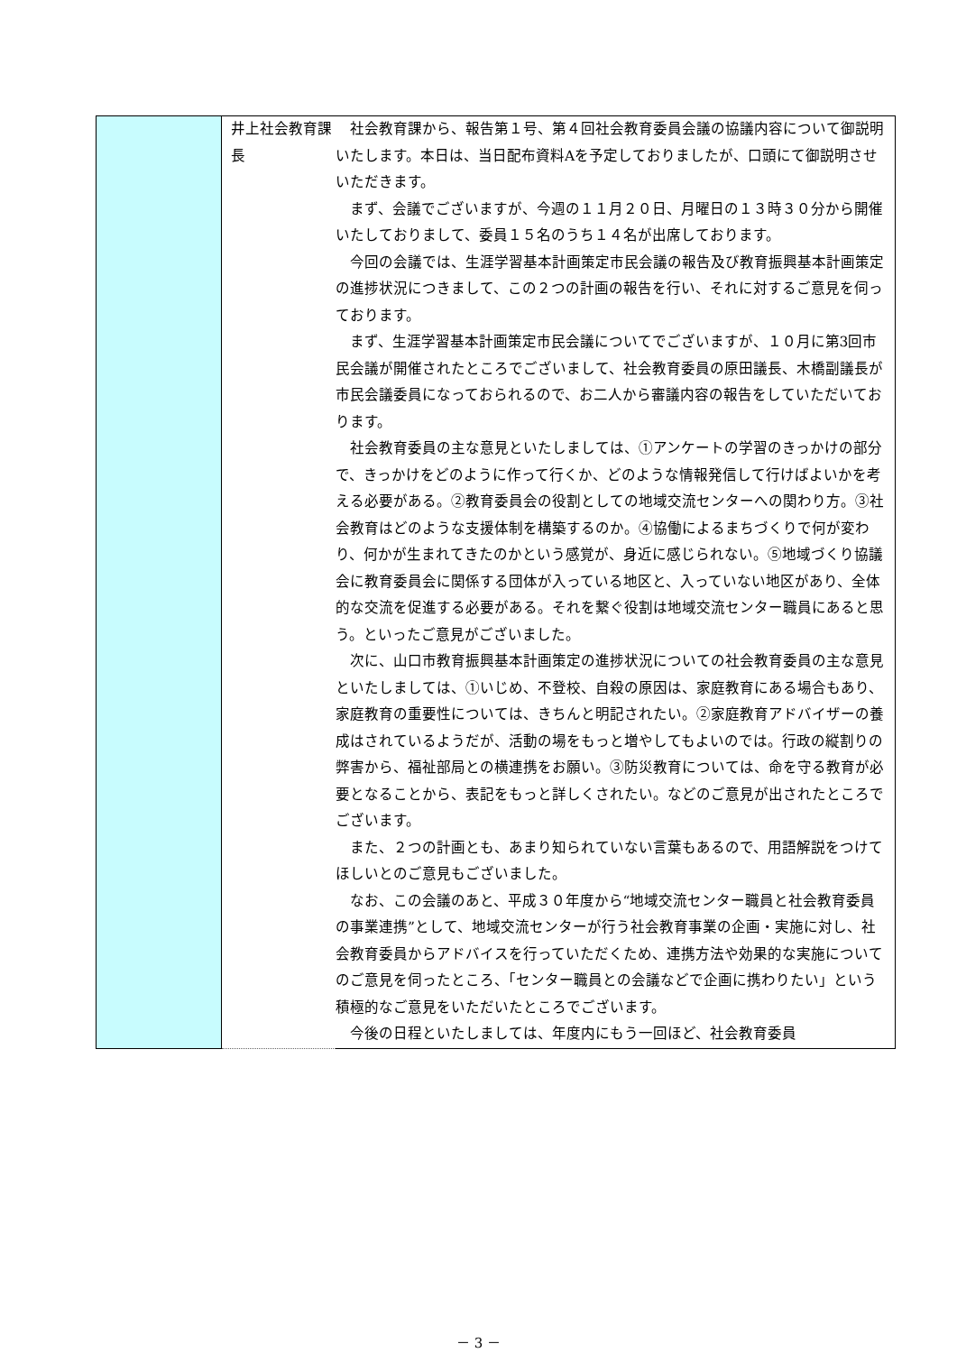| | 井上社会教育課長 | 社会教育課から、報告第１号、第４回社会教育委員会議の協議内容について御説明いたします。本日は、当日配布資料Aを予定しておりましたが、口頭にて御説明させいただきます。 まず、会議でございますが、今週の１１月２０日、月曜日の１３時３０分から開催いたしておりまして、委員１５名のうち１４名が出席しております。 今回の会議では、生涯学習基本計画策定市民会議の報告及び教育振興基本計画策定の進捗状況につきまして、この２つの計画の報告を行い、それに対するご意見を伺っております。 まず、生涯学習基本計画策定市民会議についてでございますが、１０月に第3回市民会議が開催されたところでございまして、社会教育委員の原田議長、木橋副議長が市民会議委員になっておられるので、お二人から審議内容の報告をしていただいております。 社会教育委員の主な意見といたしましては、①アンケートの学習のきっかけの部分で、きっかけをどのように作って行くか、どのような情報発信して行けばよいかを考える必要がある。②教育委員会の役割としての地域交流センターへの関わり方。③社会教育はどのような支援体制を構築するのか。④協働によるまちづくりで何が変わり、何かが生まれてきたのかという感覚が、身近に感じられない。⑤地域づくり協議会に教育委員会に関係する団体が入っている地区と、入っていない地区があり、全体的な交流を促進する必要がある。それを繋ぐ役割は地域交流センター職員にあると思う。といったご意見がございました。 次に、山口市教育振興基本計画策定の進捗状況についての社会教育委員の主な意見といたしましては、①いじめ、不登校、自殺の原因は、家庭教育にある場合もあり、家庭教育の重要性については、きちんと明記されたい。②家庭教育アドバイザーの養成はされているようだが、活動の場をもっと増やしてもよいのでは。行政の縦割りの弊害から、福祉部局との横連携をお願い。③防災教育については、命を守る教育が必要となることから、表記をもっと詳しくされたい。などのご意見が出されたところでございます。 また、２つの計画とも、あまり知られていない言葉もあるので、用語解説をつけてほしいとのご意見もございました。 なお、この会議のあと、平成３０年度から“地域交流センター職員と社会教育委員の事業連携”として、地域交流センターが行う社会教育事業の企画・実施に対し、社会教育委員からアドバイスを行っていただくため、連携方法や効果的な実施についてのご意見を伺ったところ、「センター職員との会議などで企画に携わりたい」という積極的なご意見をいただいたところでございます。 今後の日程といたしましては、年度内にもう一回ほど、社会教育委員 |
－ 3 －